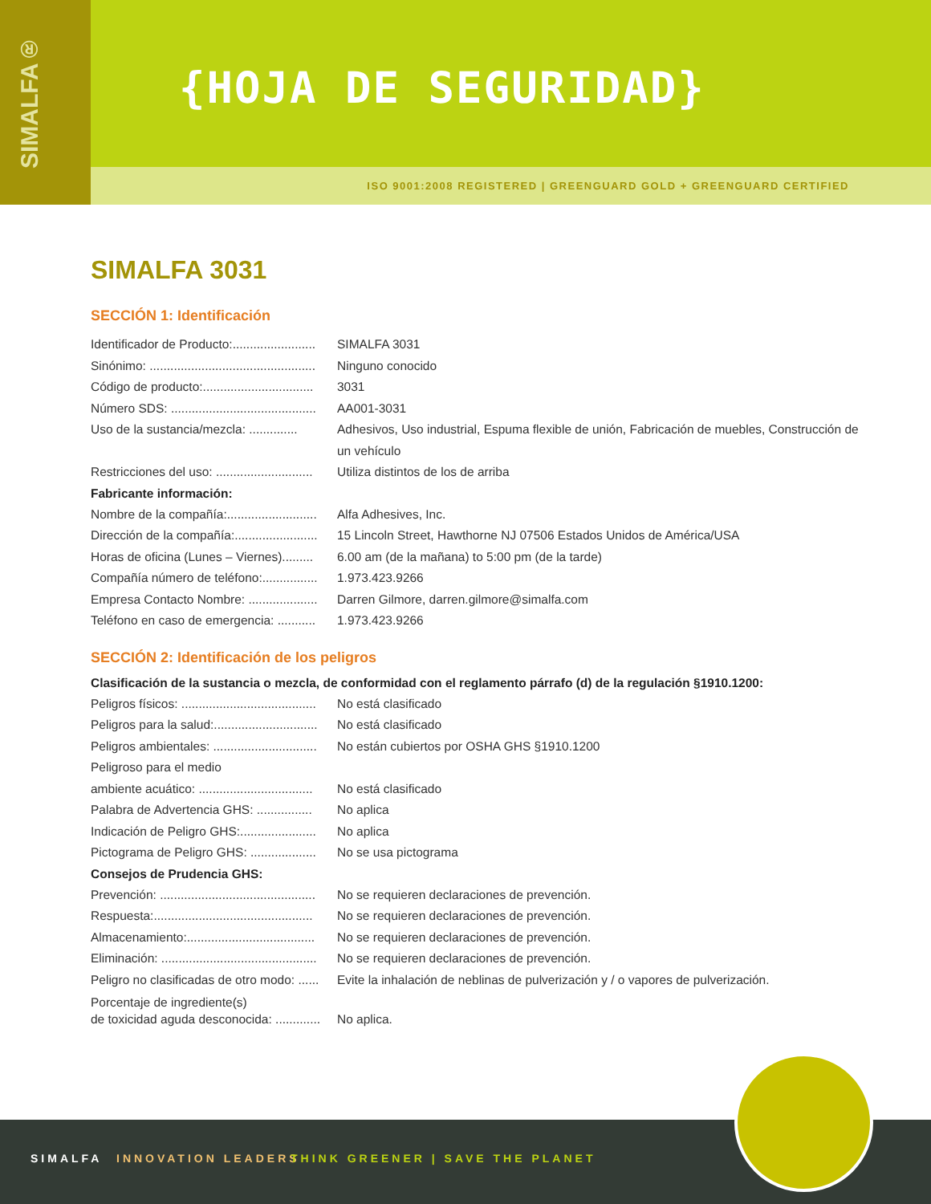SIMALFA® {HOJA DE SEGURIDAD}
ISO 9001:2008 REGISTERED | GREENGUARD GOLD + GREENGUARD CERTIFIED
SIMALFA 3031
SECCIÓN 1: Identificación
Identificador de Producto:........................ SIMALFA 3031
Sinónimo: ................................................ Ninguno conocido
Código de producto:................................ 3031
Número SDS: .......................................... AA001-3031
Uso de la sustancia/mezcla: .............. Adhesivos, Uso industrial, Espuma flexible de unión, Fabricación de muebles, Construcción de un vehículo
Restricciones del uso: ............................ Utiliza distintos de los de arriba
Fabricante información:
Nombre de la compañía:.......................... Alfa Adhesives, Inc.
Dirección de la compañía:........................ 15 Lincoln Street, Hawthorne NJ 07506 Estados Unidos de América/USA
Horas de oficina (Lunes – Viernes)......... 6.00 am (de la mañana) to 5:00 pm (de la tarde)
Compañía número de teléfono:................ 1.973.423.9266
Empresa Contacto Nombre: .................... Darren Gilmore, darren.gilmore@simalfa.com
Teléfono en caso de emergencia: ........... 1.973.423.9266
SECCIÓN 2: Identificación de los peligros
Clasificación de la sustancia o mezcla, de conformidad con el reglamento párrafo (d) de la regulación §1910.1200:
Peligros físicos: ....................................... No está clasificado
Peligros para la salud:.............................. No está clasificado
Peligros ambientales: .............................. No están cubiertos por OSHA GHS §1910.1200
Peligroso para el medio
ambiente acuático: ................................. No está clasificado
Palabra de Advertencia GHS: ................ No aplica
Indicación de Peligro GHS:...................... No aplica
Pictograma de Peligro GHS: ................... No se usa pictograma
Consejos de Prudencia GHS:
Prevención: ............................................. No se requieren declaraciones de prevención.
Respuesta:.............................................. No se requieren declaraciones de prevención.
Almacenamiento:..................................... No se requieren declaraciones de prevención.
Eliminación: ............................................. No se requieren declaraciones de prevención.
Peligro no clasificadas de otro modo: ...... Evite la inhalación de neblinas de pulverización y / o vapores de pulverización.
Porcentaje de ingrediente(s)
de toxicidad aguda desconocida: .............
No aplica.
SIMALFA INNOVATION LEADERS THINK GREENER | SAVE THE PLANET